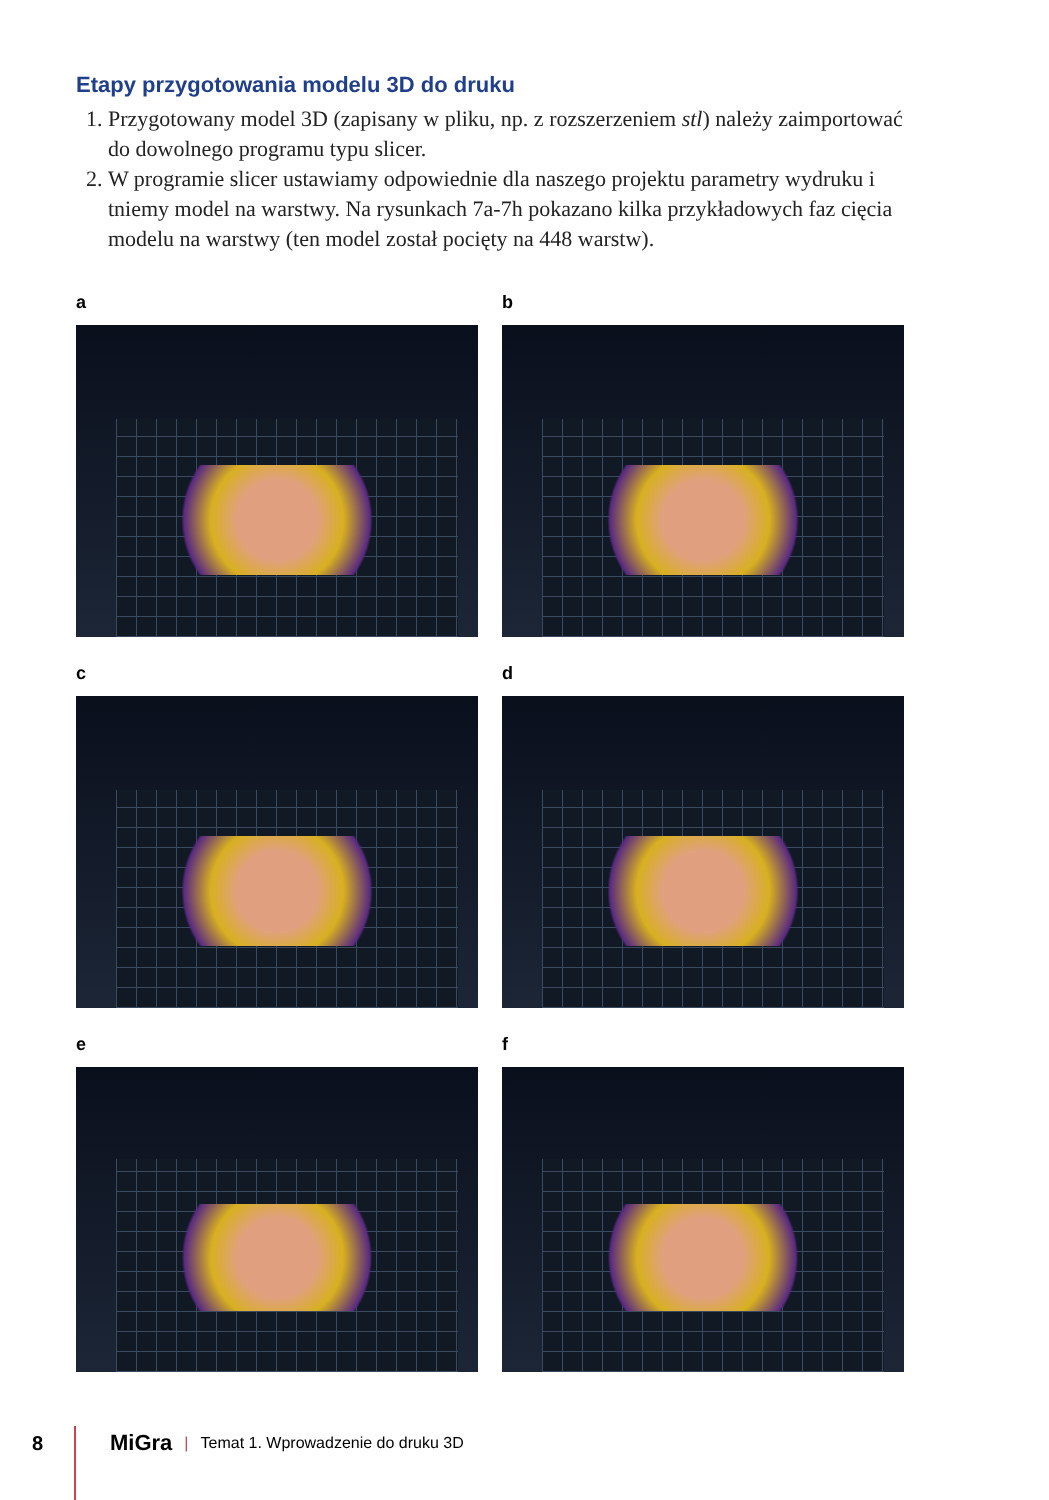Etapy przygotowania modelu 3D do druku
1. Przygotowany model 3D (zapisany w pliku, np. z rozszerzeniem stl) należy zaimportować do dowolnego programu typu slicer.
2. W programie slicer ustawiamy odpowiednie dla naszego projektu parametry wydruku i tniemy model na warstwy. Na rysunkach 7a-7h pokazano kilka przykładowych faz cięcia modelu na warstwy (ten model został pocięty na 448 warstw).
a
b
c
d
e
f
8 MiGra | Temat 1. Wprowadzenie do druku 3D